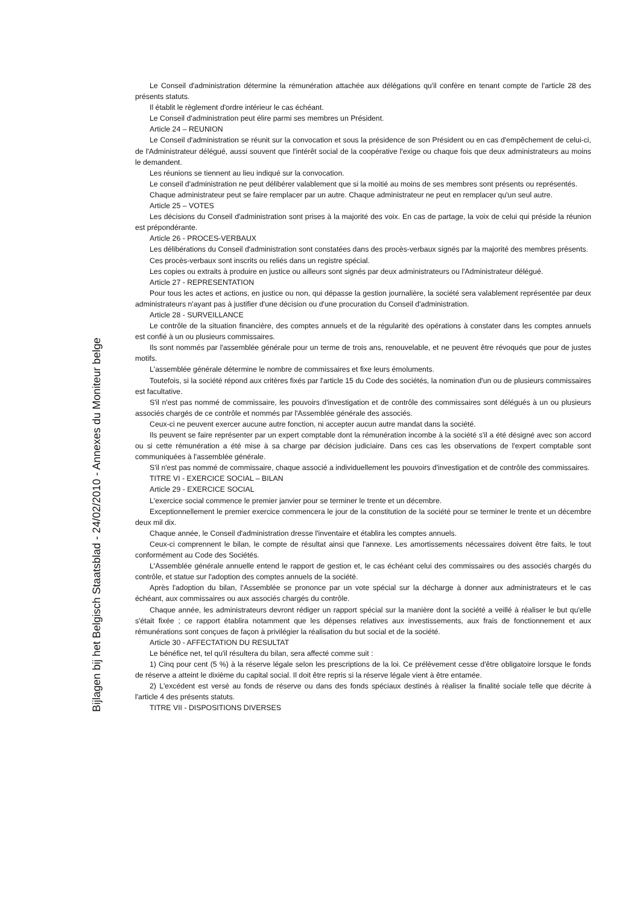Le Conseil d'administration détermine la rémunération attachée aux délégations qu'il confère en tenant compte de l'article 28 des présents statuts.
Il établit le règlement d'ordre intérieur le cas échéant.
Le Conseil d'administration peut élire parmi ses membres un Président.
Article 24 – REUNION
Le Conseil d'administration se réunit sur la convocation et sous la présidence de son Président ou en cas d'empêchement de celui-ci, de l'Administrateur délégué, aussi souvent que l'intérêt social de la coopérative l'exige ou chaque fois que deux administrateurs au moins le demandent.
Les réunions se tiennent au lieu indiqué sur la convocation.
Le conseil d'administration ne peut délibérer valablement que si la moitié au moins de ses membres sont présents ou représentés.
Chaque administrateur peut se faire remplacer par un autre. Chaque administrateur ne peut en remplacer qu'un seul autre.
Article 25 – VOTES
Les décisions du Conseil d'administration sont prises à la majorité des voix. En cas de partage, la voix de celui qui préside la réunion est prépondérante.
Article 26 - PROCES-VERBAUX
Les délibérations du Conseil d'administration sont constatées dans des procès-verbaux signés par la majorité des membres présents.
Ces procès-verbaux sont inscrits ou reliés dans un registre spécial.
Les copies ou extraits à produire en justice ou ailleurs sont signés par deux administrateurs ou l'Administrateur délégué.
Article 27 - REPRESENTATION
Pour tous les actes et actions, en justice ou non, qui dépasse la gestion journalière, la société sera valablement représentée par deux administrateurs n'ayant pas à justifier d'une décision ou d'une procuration du Conseil d'administration.
Article 28 - SURVEILLANCE
Le contrôle de la situation financière, des comptes annuels et de la régularité des opérations à constater dans les comptes annuels est confié à un ou plusieurs commissaires.
Ils sont nommés par l'assemblée générale pour un terme de trois ans, renouvelable, et ne peuvent être révoqués que pour de justes motifs.
L'assemblée générale détermine le nombre de commissaires et fixe leurs émoluments.
Toutefois, si la société répond aux critères fixés par l'article 15 du Code des sociétés, la nomination d'un ou de plusieurs commissaires est facultative.
S'il n'est pas nommé de commissaire, les pouvoirs d'investigation et de contrôle des commissaires sont délégués à un ou plusieurs associés chargés de ce contrôle et nommés par l'Assemblée générale des associés.
Ceux-ci ne peuvent exercer aucune autre fonction, ni accepter aucun autre mandat dans la société.
Ils peuvent se faire représenter par un expert comptable dont la rémunération incombe à la société s'il a été désigné avec son accord ou si cette rémunération a été mise à sa charge par décision judiciaire. Dans ces cas les observations de l'expert comptable sont communiquées à l'assemblée générale.
S'il n'est pas nommé de commissaire, chaque associé a individuellement les pouvoirs d'investigation et de contrôle des commissaires.
TITRE VI - EXERCICE SOCIAL – BILAN
Article 29 - EXERCICE SOCIAL
L'exercice social commence le premier janvier pour se terminer le trente et un décembre.
Exceptionnellement le premier exercice commencera le jour de la constitution de la société pour se terminer le trente et un décembre deux mil dix.
Chaque année, le Conseil d'administration dresse l'inventaire et établira les comptes annuels.
Ceux-ci comprennent le bilan, le compte de résultat ainsi que l'annexe. Les amortissements nécessaires doivent être faits, le tout conformément au Code des Sociétés.
L'Assemblée générale annuelle entend le rapport de gestion et, le cas échéant celui des commissaires ou des associés chargés du contrôle, et statue sur l'adoption des comptes annuels de la société.
Après l'adoption du bilan, l'Assemblée se prononce par un vote spécial sur la décharge à donner aux administrateurs et le cas échéant, aux commissaires ou aux associés chargés du contrôle.
Chaque année, les administrateurs devront rédiger un rapport spécial sur la manière dont la société a veillé à réaliser le but qu'elle s'était fixée ; ce rapport établira notamment que les dépenses relatives aux investissements, aux frais de fonctionnement et aux rémunérations sont conçues de façon à privilégier la réalisation du but social et de la société.
Article 30 - AFFECTATION DU RESULTAT
Le bénéfice net, tel qu'il résultera du bilan, sera affecté comme suit :
1) Cinq pour cent (5 %) à la réserve légale selon les prescriptions de la loi. Ce prélèvement cesse d'être obligatoire lorsque le fonds de réserve a atteint le dixième du capital social. Il doit être repris si la réserve légale vient à être entamée.
2) L'excédent est versé au fonds de réserve ou dans des fonds spéciaux destinés à réaliser la finalité sociale telle que décrite à l'article 4 des présents statuts.
TITRE VII - DISPOSITIONS DIVERSES
Bijlagen bij het Belgisch Staatsblad - 24/02/2010 - Annexes du Moniteur belge